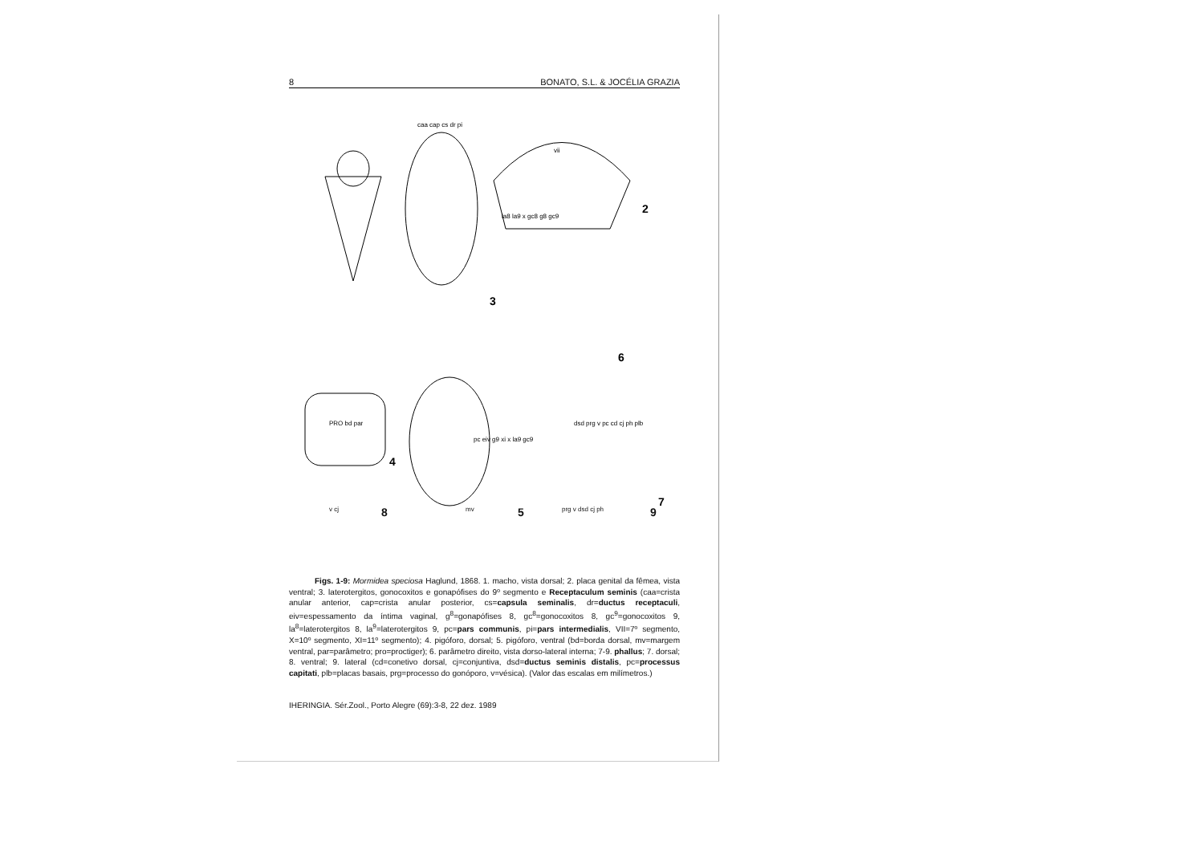8 BONATO, S.L. & JOCÉLIA GRAZIA
caa cap cs dr pi
vii
2
la8 la9 x gc8 g8 gc9
3
6
PRO bd par
4
pc eiv g9 xi x la9 gc9
dsd prg v pc cd cj ph plb
7
v cj 8 mv 5 prg v dsd cj ph 9
Figs. 1-9: Mormidea speciosa Haglund, 1868. 1. macho, vista dorsal; 2. placa genital da fêmea, vista ventral; 3. laterotergitos, gonocoxitos e gonapófises do 9º segmento e Receptaculum seminis (caa=crista anular anterior, cap=crista anular posterior, cs=capsula seminalis, dr=ductus receptaculi, eiv=espessamento da íntima vaginal, g<sup>8</sup>=gonapófises 8, gc<sup>8</sup>=gonocoxitos 8, gc<sup>9</sup>=gonocoxitos 9, la<sup>8</sup>=laterotergitos 8, la<sup>9</sup>=laterotergitos 9, pc=pars communis, pi=pars intermedialis, VII=7º segmento, X=10º segmento, XI=11º segmento); 4. pigóforo, dorsal; 5. pigóforo, ventral (bd=borda dorsal, mv=margem ventral, par=parâmetro; pro=proctiger); 6. parâmetro direito, vista dorso-lateral interna; 7-9. phallus; 7. dorsal; 8. ventral; 9. lateral (cd=conetivo dorsal, cj=conjuntiva, dsd=ductus seminis distalis, pc=processus capitati, plb=placas basais, prg=processo do gonóporo, v=vésica). (Valor das escalas em milímetros.)
IHERINGIA. Sér.Zool., Porto Alegre (69):3-8, 22 dez. 1989